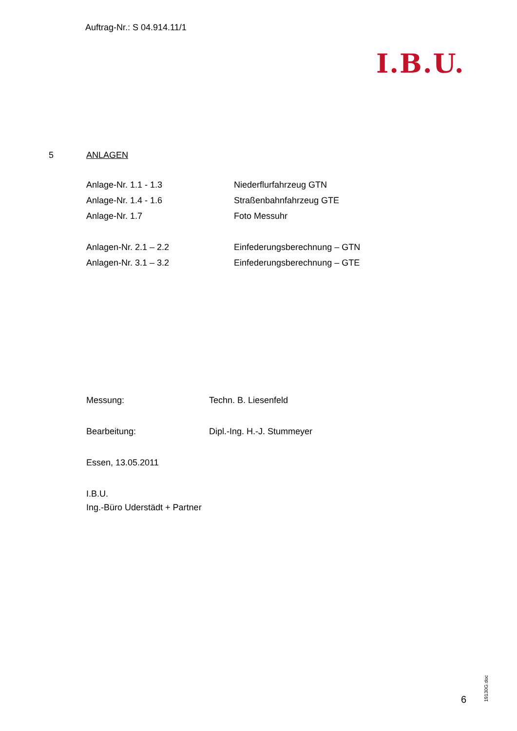Auftrag-Nr.: S 04.914.11/1
I.B.U.
5 ANLAGEN
| Anlage-Nr. 1.1 - 1.3 | Niederflurfahrzeug GTN |
| Anlage-Nr. 1.4 - 1.6 | Straßenbahnfahrzeug GTE |
| Anlage-Nr. 1.7 | Foto Messuhr |
| Anlagen-Nr. 2.1 – 2.2 | Einfederungsberechnung – GTN |
| Anlagen-Nr. 3.1 – 3.2 | Einfederungsberechnung – GTE |
| Messung: | Techn. B. Liesenfeld |
| Bearbeitung: | Dipl.-Ing. H.-J. Stummeyer |
| Essen, 13.05.2011 | |
| I.B.U. Ing.-Büro Uderstädt + Partner | |
6 19130G.doc